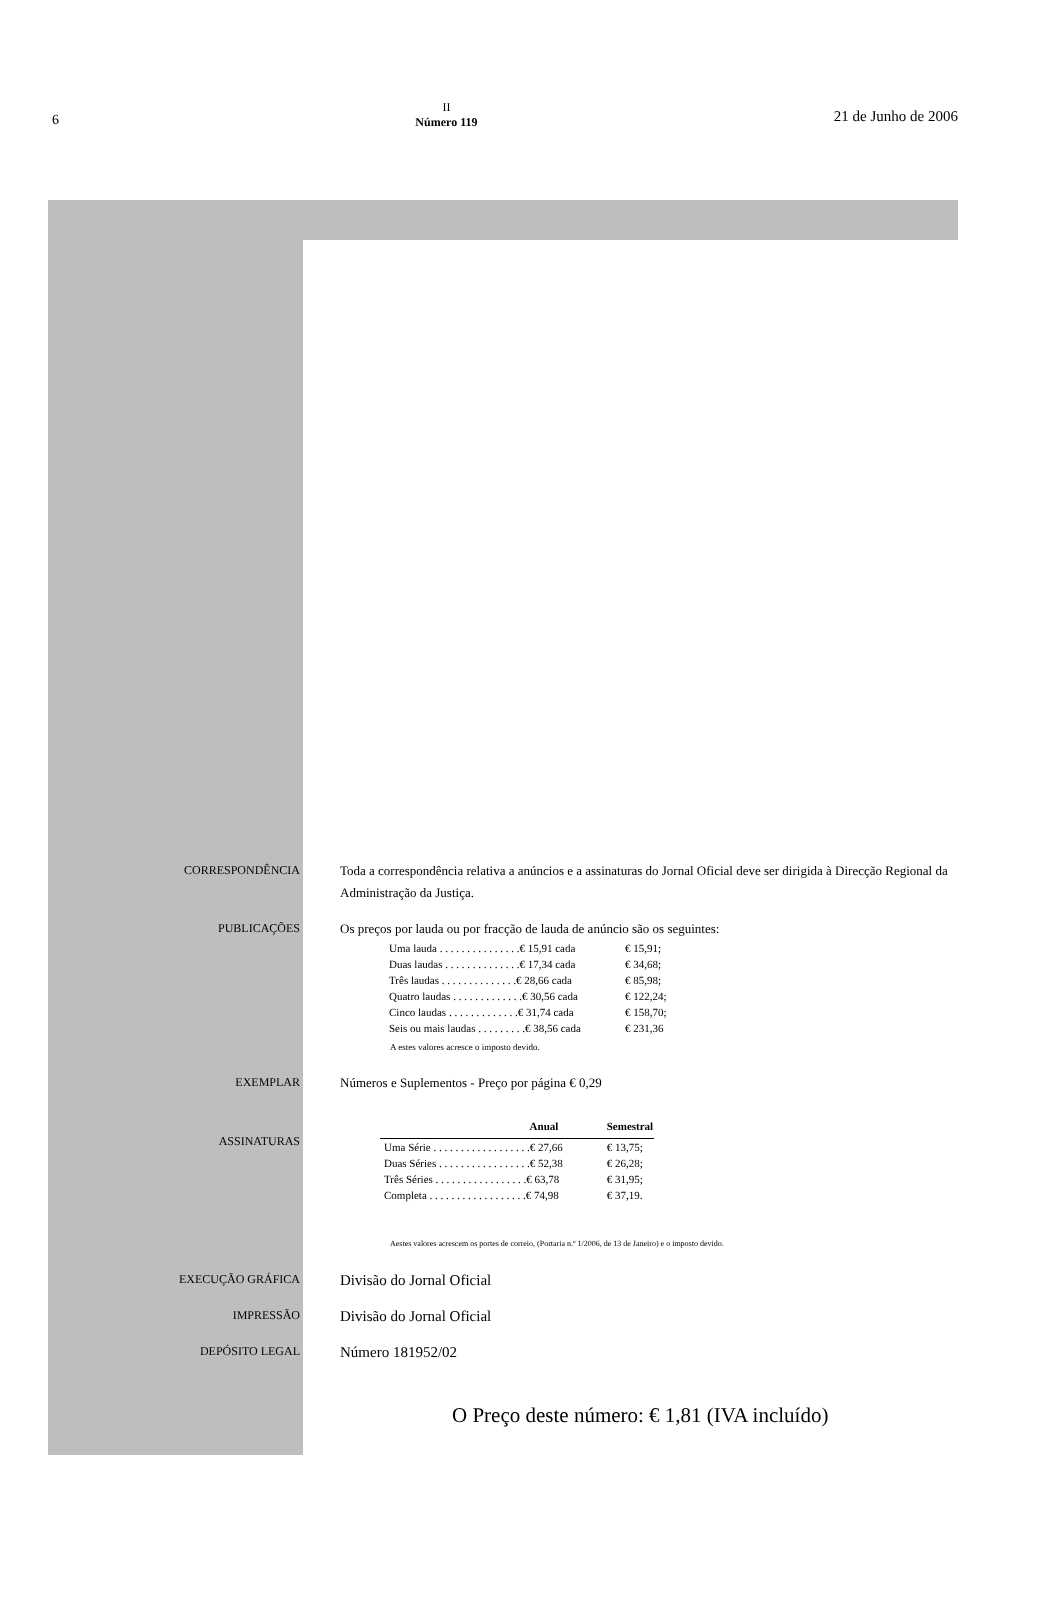6
II
Número 119
21 de Junho de 2006
CORRESPONDÊNCIA
Toda a correspondência relativa a anúncios e a assinaturas do Jornal Oficial deve ser dirigida à Direcção Regional da Administração da Justiça.
PUBLICAÇÕES
Os preços por lauda ou por fracção de lauda de anúncio são os seguintes:
| Uma lauda . . . . . . . . . . . . . . .€ 15,91 cada | € 15,91; |
| Duas laudas . . . . . . . . . . . . . .€ 17,34 cada | € 34,68; |
| Três laudas . . . . . . . . . . . . . .€ 28,66 cada | € 85,98; |
| Quatro laudas . . . . . . . . . . . . .€ 30,56 cada | € 122,24; |
| Cinco laudas . . . . . . . . . . . . .€ 31,74 cada | € 158,70; |
| Seis ou mais laudas . . . . . . . . .€ 38,56 cada | € 231,36 |
A estes valores acresce o imposto devido.
EXEMPLAR
Números e Suplementos - Preço por página € 0,29
ASSINATURAS
| | Anual | Semestral |
| --- | --- | --- |
| Uma Série . . . . . . . . . . . . . . . . . .€ 27,66 | | € 13,75; |
| Duas Séries . . . . . . . . . . . . . . . . .€ 52,38 | | € 26,28; |
| Três Séries . . . . . . . . . . . . . . . . .€ 63,78 | | € 31,95; |
| Completa . . . . . . . . . . . . . . . . . .€ 74,98 | | € 37,19. |
Aestes valores acrescem os portes de correio, (Portaria n.º 1/2006, de 13 de Janeiro) e o imposto devido.
EXECUÇÃO GRÁFICA
Divisão do Jornal Oficial
IMPRESSÃO
Divisão do Jornal Oficial
DEPÓSITO LEGAL
Número 181952/02
O Preço deste número: € 1,81 (IVA incluído)